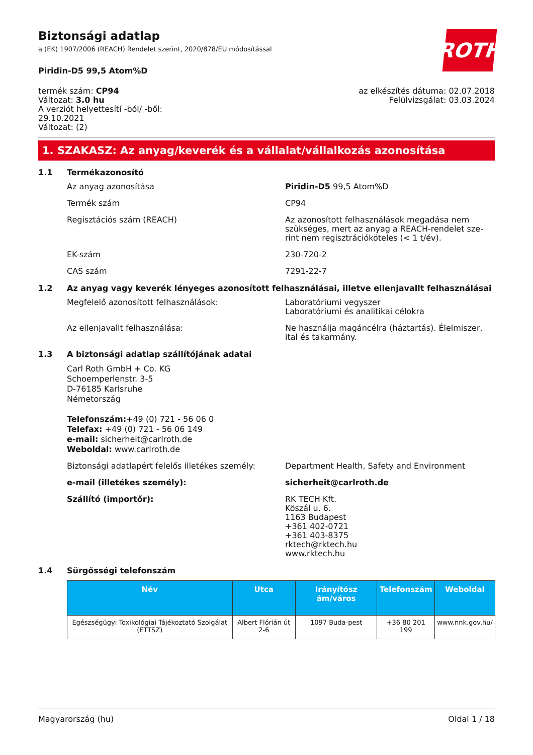ROTH
Biztonsági adatlap
a (EK) 1907/2006 (REACH) Rendelet szerint, 2020/878/EU módosítással
Piridin-D5 99,5 Atom%D
termék szám: CP94
Változat: 3.0 hu
A verziót helyettesítí -ból/ -ből:
29.10.2021
Változat: (2)
az elkészítés dátuma: 02.07.2018
Felülvizsgálat: 03.03.2024
1. SZAKASZ: Az anyag/keverék és a vállalat/vállalkozás azonosítása
1.1 Termékazonosító
Az anyag azonosítása Piridin-D5 99,5 Atom%D
Termék szám CP94
Regisztációs szám (REACH) Az azonosított felhasználások megadása nem szükséges, mert az anyag a REACH-rendelet sze-rint nem regisztrációköteles (< 1 t/év).
EK-szám 230-720-2
CAS szám 7291-22-7
1.2 Az anyag vagy keverék lényeges azonosított felhasználásai, illetve ellenjavallt felhasználásai
Megfelelő azonosított felhasználások: Laboratóriumi vegyszer
Laboratóriumi és analitikai célokra
Az ellenjavallt felhasználása: Ne használja magáncélra (háztartás). Élelmiszer, ital és takarmány.
1.3 A biztonsági adatlap szállítójának adatai
Carl Roth GmbH + Co. KG
Schoemperlenstr. 3-5
D-76185 Karlsruhe
Németország
Telefonszám:+49 (0) 721 - 56 06 0
Telefax: +49 (0) 721 - 56 06 149
e-mail: sicherheit@carlroth.de
Weboldal: www.carlroth.de
Biztonsági adatlapért felelős illetékes személy:
Department Health, Safety and Environment
e-mail (illetékes személy): sicherheit@carlroth.de
Szállító (importőr): RK TECH Kft.
Köszál u. 6.
1163 Budapest
+361 402-0721
+361 403-8375
rktech@rktech.hu
www.rktech.hu
1.4 Sürgősségi telefonszám
| Név | Utca | Irányítósz ám/város | Telefonszám | Weboldal |
| --- | --- | --- | --- | --- |
| Egészségügyi Toxikológiai Tájékoztató Szolgálat (ETTSZ) | Albert Flórián út 2-6 | 1097 Buda-pest | +36 80 201 199 | www.nnk.gov.hu/ |
Magyarország (hu) Oldal 1 / 18